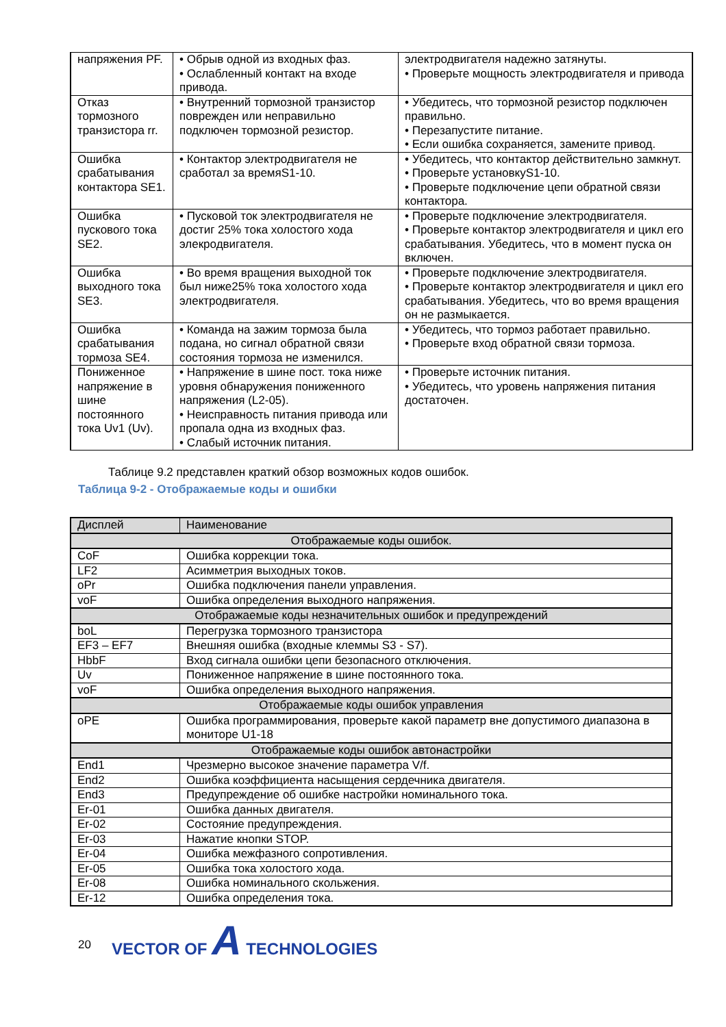| напряжения PF. | • Обрыв одной из входных фаз. • Ослабленный контакт на входе привода. | электродвигателя надежно затянуты. • Проверьте мощность электродвигателя и привода |
| Отказ тормозного транзистора rr. | • Внутренний тормозной транзистор поврежден или неправильно подключен тормозной резистор. | • Убедитесь, что тормозной резистор подключен правильно. • Перезапустите питание. • Если ошибка сохраняется, замените привод. |
| Ошибка срабатывания контактора SE1. | • Контактор электродвигателя не сработал за времяS1-10. | • Убедитесь, что контактор действительно замкнут. • Проверьте установкуS1-10. • Проверьте подключение цепи обратной связи контактора. |
| Ошибка пускового тока SE2. | • Пусковой ток электродвигателя не достиг 25% тока холостого хода элекродвигателя. | • Проверьте подключение электродвигателя. • Проверьте контактор электродвигателя и цикл его срабатывания. Убедитесь, что в момент пуска он включен. |
| Ошибка выходного тока SE3. | • Во время вращения выходной ток был ниже25% тока холостого хода электродвигателя. | • Проверьте подключение электродвигателя. • Проверьте контактор электродвигателя и цикл его срабатывания. Убедитесь, что во время вращения он не размыкается. |
| Ошибка срабатывания тормоза SE4. | • Команда на зажим тормоза была подана, но сигнал обратной связи состояния тормоза не изменился. | • Убедитесь, что тормоз работает правильно. • Проверьте вход обратной связи тормоза. |
| Пониженное напряжение в шине постоянного тока Uv1 (Uv). | • Напряжение в шине пост. тока ниже уровня обнаружения пониженного напряжения (L2-05). • Неисправность питания привода или пропала одна из входных фаз. • Слабый источник питания. | • Проверьте источник питания. • Убедитесь, что уровень напряжения питания достаточен. |
Таблице 9.2 представлен краткий обзор возможных кодов ошибок.
Таблица 9-2 - Отображаемые коды и ошибки
| Дисплей | Наименование |
| --- | --- |
| Отображаемые коды ошибок. | |
| CoF | Ошибка коррекции тока. |
| LF2 | Асимметрия выходных токов. |
| oPr | Ошибка подключения панели управления. |
| voF | Ошибка определения выходного напряжения. |
| Отображаемые коды незначительных ошибок и предупреждений | |
| boL | Перегрузка тормозного транзистора |
| EF3 – EF7 | Внешняя ошибка (входные клеммы S3 - S7). |
| HbbF | Вход сигнала ошибки цепи безопасного отключения. |
| Uv | Пониженное напряжение в шине постоянного тока. |
| voF | Ошибка определения выходного напряжения. |
| Отображаемые коды ошибок управления | |
| oPE | Ошибка программирования, проверьте какой параметр вне допустимого диапазона в мониторе U1-18 |
| Отображаемые коды ошибок автонастройки | |
| End1 | Чрезмерно высокое значение параметра V/f. |
| End2 | Ошибка коэффициента насыщения сердечника двигателя. |
| End3 | Предупреждение об ошибке настройки номинального тока. |
| Er-01 | Ошибка данных двигателя. |
| Er-02 | Состояние предупреждения. |
| Er-03 | Нажатие кнопки STOP. |
| Er-04 | Ошибка межфазного сопротивления. |
| Er-05 | Ошибка тока холостого хода. |
| Er-08 | Ошибка номинального скольжения. |
| Er-12 | Ошибка определения тока. |
20 VECTOR OF A TECHNOLOGIES